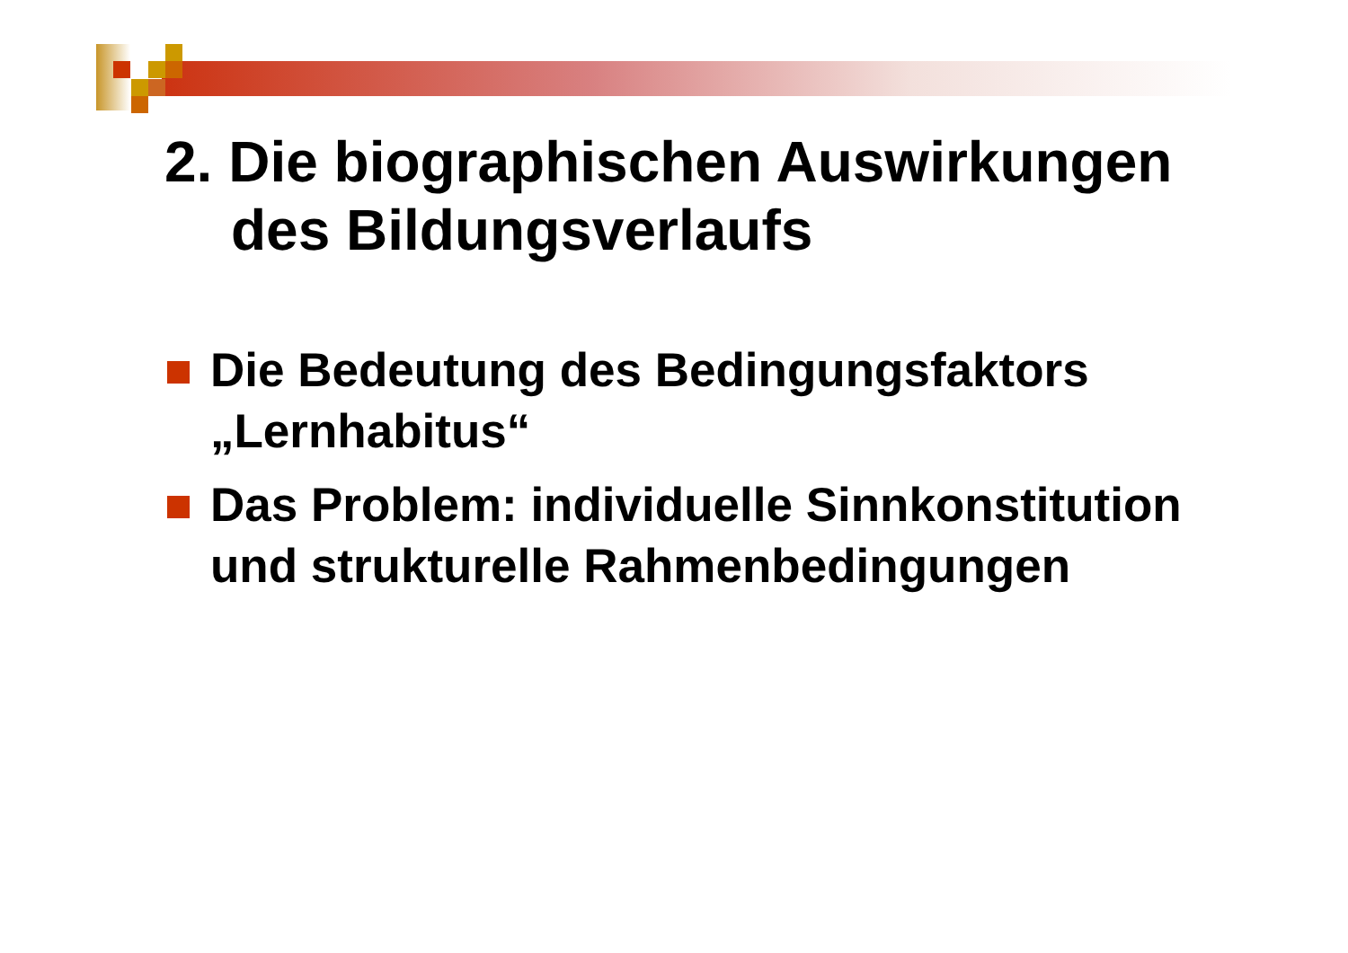2. Die biographischen Auswirkungen
des Bildungsverlaufs
Die Bedeutung des Bedingungsfaktors „Lernhabitus“
Das Problem: individuelle Sinnkonstitution und strukturelle Rahmenbedingungen